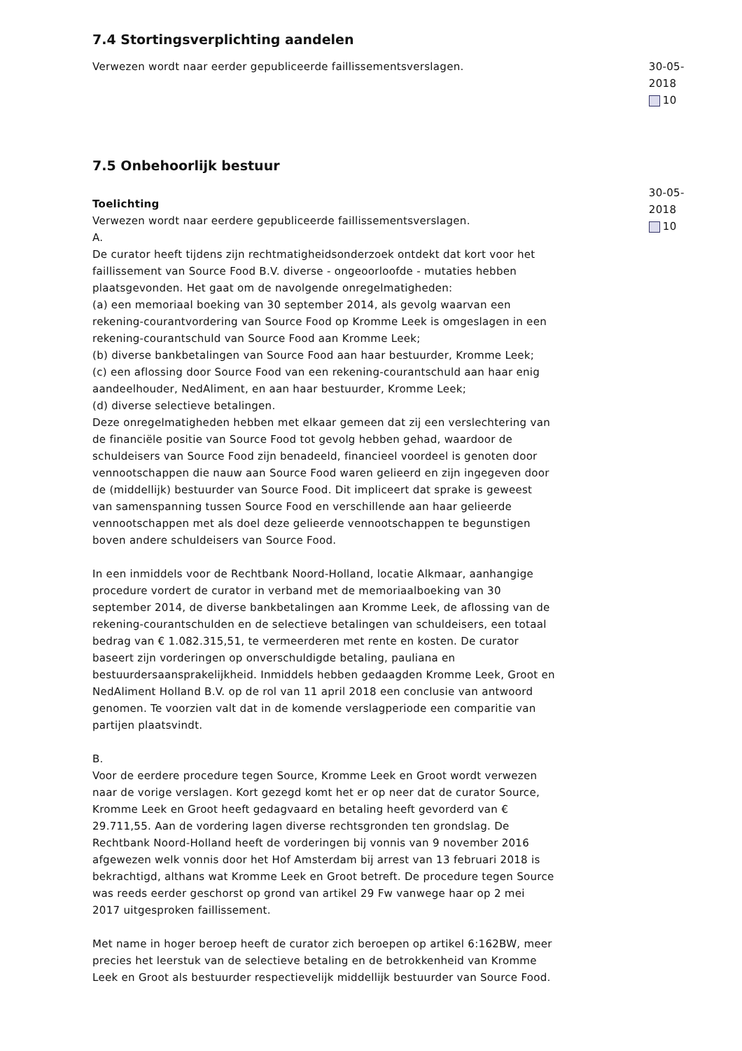7.4 Stortingsverplichting aandelen
Verwezen wordt naar eerder gepubliceerde faillissementsverslagen. 30-05-2018
10
7.5 Onbehoorlijk bestuur
Toelichting
Verwezen wordt naar eerdere gepubliceerde faillissementsverslagen.
A.
De curator heeft tijdens zijn rechtmatigheidsonderzoek ontdekt dat kort voor het faillissement van Source Food B.V. diverse - ongeoorloofde - mutaties hebben plaatsgevonden. Het gaat om de navolgende onregelmatigheden:
(a) een memoriaal boeking van 30 september 2014, als gevolg waarvan een rekening-courantvordering van Source Food op Kromme Leek is omgeslagen in een rekening-courantschuld van Source Food aan Kromme Leek;
(b) diverse bankbetalingen van Source Food aan haar bestuurder, Kromme Leek;
(c) een aflossing door Source Food van een rekening-courantschuld aan haar enig aandeelhouder, NedAliment, en aan haar bestuurder, Kromme Leek;
(d) diverse selectieve betalingen.
Deze onregelmatigheden hebben met elkaar gemeen dat zij een verslechtering van de financiële positie van Source Food tot gevolg hebben gehad, waardoor de schuldeisers van Source Food zijn benadeeld, financieel voordeel is genoten door vennootschappen die nauw aan Source Food waren gelieerd en zijn ingegeven door de (middellijk) bestuurder van Source Food. Dit impliceert dat sprake is geweest van samenspanning tussen Source Food en verschillende aan haar gelieerde vennootschappen met als doel deze gelieerde vennootschappen te begunstigen boven andere schuldeisers van Source Food.
In een inmiddels voor de Rechtbank Noord-Holland, locatie Alkmaar, aanhangige procedure vordert de curator in verband met de memoriaalboeking van 30 september 2014, de diverse bankbetalingen aan Kromme Leek, de aflossing van de rekening-courantschulden en de selectieve betalingen van schuldeisers, een totaal bedrag van € 1.082.315,51, te vermeerderen met rente en kosten. De curator baseert zijn vorderingen op onverschuldigde betaling, pauliana en bestuurdersaansprakelijkheid. Inmiddels hebben gedaagden Kromme Leek, Groot en NedAliment Holland B.V. op de rol van 11 april 2018 een conclusie van antwoord genomen. Te voorzien valt dat in de komende verslagperiode een comparitie van partijen plaatsvindt.
B.
Voor de eerdere procedure tegen Source, Kromme Leek en Groot wordt verwezen naar de vorige verslagen. Kort gezegd komt het er op neer dat de curator Source, Kromme Leek en Groot heeft gedagvaard en betaling heeft gevorderd van € 29.711,55. Aan de vordering lagen diverse rechtsgronden ten grondslag. De Rechtbank Noord-Holland heeft de vorderingen bij vonnis van 9 november 2016 afgewezen welk vonnis door het Hof Amsterdam bij arrest van 13 februari 2018 is bekrachtigd, althans wat Kromme Leek en Groot betreft. De procedure tegen Source was reeds eerder geschorst op grond van artikel 29 Fw vanwege haar op 2 mei 2017 uitgesproken faillissement.
Met name in hoger beroep heeft de curator zich beroepen op artikel 6:162BW, meer precies het leerstuk van de selectieve betaling en de betrokkenheid van Kromme Leek en Groot als bestuurder respectievelijk middellijk bestuurder van Source Food.
30-05-2018
10